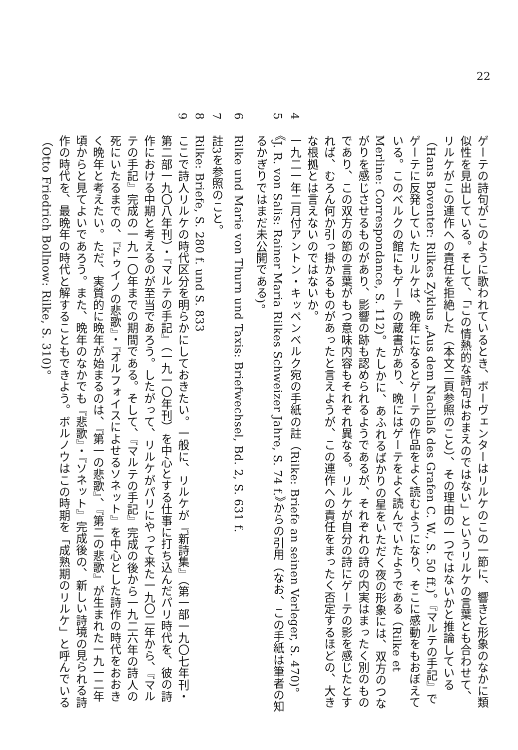22
ゲーテの詩句がこのように歌われているとき、ボーヴェンターはリルケのこの一節に、響きと形象のなかに類似性を見出している。そして、「この情熱的な詩句はおまえのではない」というリルケの言葉とも合わせて、リルケがこの連作への責任を拒絶した（本文二頁参照のこと）、その理由の一つではないかと推論している（Hans Boventer: Rilkes Zyklus „Aus dem Nachlaß des Grafen C. W.‚ S. 50 ff.)。『マルテの手記』でゲーテに反発していたリルケは、晩年になるとゲーテの作品をよく読むようになり、そこに感動をもおぼえている。このベルクの館にもゲーテの蔵書があり、晩にはゲーテをよく読んでいたようである（Rilke et Merline: Correspondance, S. 112)。たしかに、あふれるばかりの星をいただく夜の形象には、双方のつながりを感じさせるものがあり、影響の跡も認められるようであるが、それぞれの詩の内実はまったく別のものであり、この双方の節の言葉がもつ意味内容もそれぞれ異なる。リルケが自分の詩にゲーテの影を感じたとすれば、むろん何か引っ掛かるものがあったと言えようが、この連作への責任をまったく否定するほどの、大きな根拠とは言えないのではないか。
4 一九二一年二月付アントン・キッペンベルク宛の手紙の註（Rilke: Briefe an seinen Verleger, S. 470)。
5 《J. R. von Salis: Rainer Maria Rilkes Schweizer Jahre, S. 74 f.》からの引用（なお、この手紙は筆者の知るかぎりではまだ未公開である)。
6 Rilke und Marie von Thurn und Taxis: Briefwechsel, Bd. 2, S. 631 f.
7 註3を参照のこと。
8 Rilke: Briefe, S. 280 f. und S. 833
9 ここで詩人リルケの時代区分を明らかにしておきたい。一般に、リルケが『新詩集』（第一部一九〇七年刊・第二部一九〇八年刊）・『マルテの手記』（一九一〇年刊）を中心とする仕事に打ち込んだパリ時代を、彼の詩作における中期と考えるのが至当であろう。したがって、リルケがパリにやって来た一九〇二年から、『マルテの手記』完成の一九一〇年までの期間である。そして、『マルテの手記』完成の後から一九二六年の詩人の死にいたるまでの、『ドゥイノの悲歌』・『オルフォイスによせるソネット』を中心とした詩作の時代をおおきく晩年と考えたい。ただ、実質的に晩年が始まるのは、『第一の悲歌』、『第二の悲歌』が生まれた一九一二年頃からと見てよいであろう。また、晩年のなかでも『悲歌』・『ソネット』完成後の、新しい詩境の見られる詩作の時代を、最晩年の時代と解することもできよう。ボルノウはこの時期を「成熟期のリルケ」と呼んでいる（Otto Friedrich Bollnow: Rilke, S. 310)。